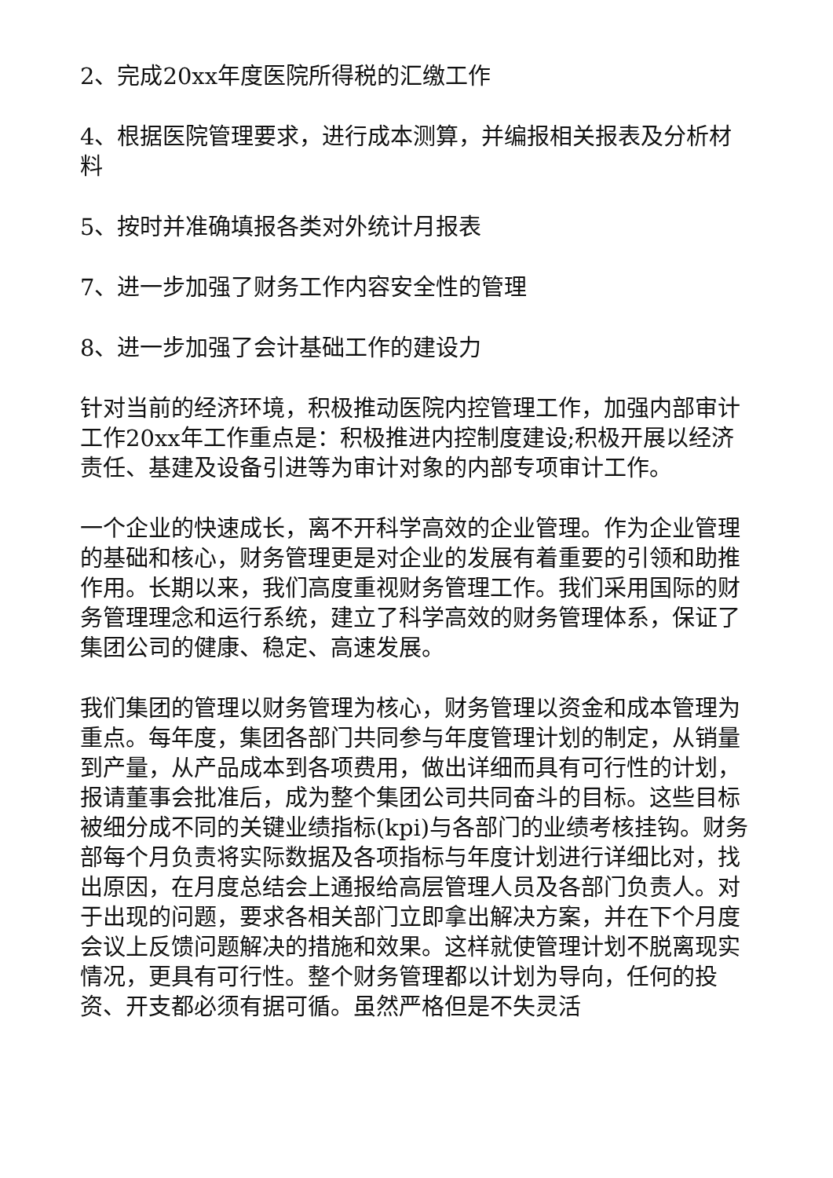2、完成20xx年度医院所得税的汇缴工作
4、根据医院管理要求，进行成本测算，并编报相关报表及分析材料
5、按时并准确填报各类对外统计月报表
7、进一步加强了财务工作内容安全性的管理
8、进一步加强了会计基础工作的建设力
针对当前的经济环境，积极推动医院内控管理工作，加强内部审计工作20xx年工作重点是：积极推进内控制度建设;积极开展以经济责任、基建及设备引进等为审计对象的内部专项审计工作。
一个企业的快速成长，离不开科学高效的企业管理。作为企业管理的基础和核心，财务管理更是对企业的发展有着重要的引领和助推作用。长期以来，我们高度重视财务管理工作。我们采用国际的财务管理理念和运行系统，建立了科学高效的财务管理体系，保证了集团公司的健康、稳定、高速发展。
我们集团的管理以财务管理为核心，财务管理以资金和成本管理为重点。每年度，集团各部门共同参与年度管理计划的制定，从销量到产量，从产品成本到各项费用，做出详细而具有可行性的计划，报请董事会批准后，成为整个集团公司共同奋斗的目标。这些目标被细分成不同的关键业绩指标(kpi)与各部门的业绩考核挂钩。财务部每个月负责将实际数据及各项指标与年度计划进行详细比对，找出原因，在月度总结会上通报给高层管理人员及各部门负责人。对于出现的问题，要求各相关部门立即拿出解决方案，并在下个月度会议上反馈问题解决的措施和效果。这样就使管理计划不脱离现实情况，更具有可行性。整个财务管理都以计划为导向，任何的投资、开支都必须有据可循。虽然严格但是不失灵活